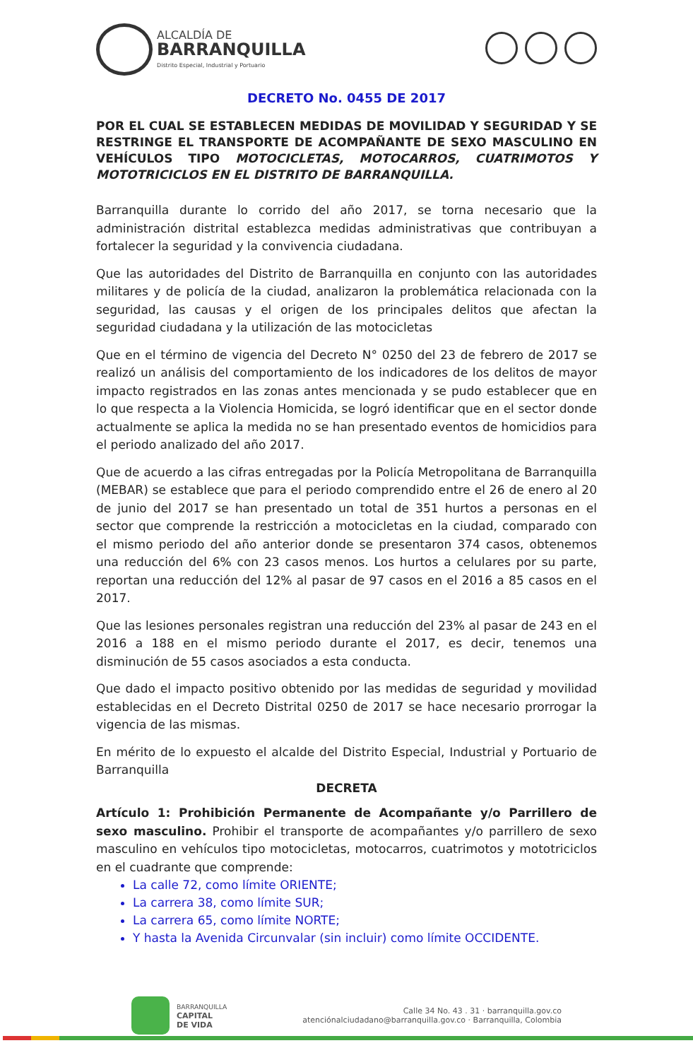ALCALDÍA DE
BARRANQUILLA
Distrito Especial, Industrial y Portuario
DECRETO No. 0455 DE 2017
POR EL CUAL SE ESTABLECEN MEDIDAS DE MOVILIDAD Y SEGURIDAD Y SE RESTRINGE EL TRANSPORTE DE ACOMPAÑANTE DE SEXO MASCULINO EN VEHÍCULOS TIPO MOTOCICLETAS, MOTOCARROS, CUATRIMOTOS Y MOTOTRICICLOS EN EL DISTRITO DE BARRANQUILLA.
Barranquilla durante lo corrido del año 2017, se torna necesario que la administración distrital establezca medidas administrativas que contribuyan a fortalecer la seguridad y la convivencia ciudadana.
Que las autoridades del Distrito de Barranquilla en conjunto con las autoridades militares y de policía de la ciudad, analizaron la problemática relacionada con la seguridad, las causas y el origen de los principales delitos que afectan la seguridad ciudadana y la utilización de las motocicletas
Que en el término de vigencia del Decreto N° 0250 del 23 de febrero de 2017 se realizó un análisis del comportamiento de los indicadores de los delitos de mayor impacto registrados en las zonas antes mencionada y se pudo establecer que en lo que respecta a la Violencia Homicida, se logró identificar que en el sector donde actualmente se aplica la medida no se han presentado eventos de homicidios para el periodo analizado del año 2017.
Que de acuerdo a las cifras entregadas por la Policía Metropolitana de Barranquilla (MEBAR) se establece que para el periodo comprendido entre el 26 de enero al 20 de junio del 2017 se han presentado un total de 351 hurtos a personas en el sector que comprende la restricción a motocicletas en la ciudad, comparado con el mismo periodo del año anterior donde se presentaron 374 casos, obtenemos una reducción del 6% con 23 casos menos. Los hurtos a celulares por su parte, reportan una reducción del 12% al pasar de 97 casos en el 2016 a 85 casos en el 2017.
Que las lesiones personales registran una reducción del 23% al pasar de 243 en el 2016 a 188 en el mismo periodo durante el 2017, es decir, tenemos una disminución de 55 casos asociados a esta conducta.
Que dado el impacto positivo obtenido por las medidas de seguridad y movilidad establecidas en el Decreto Distrital 0250 de 2017 se hace necesario prorrogar la vigencia de las mismas.
En mérito de lo expuesto el alcalde del Distrito Especial, Industrial y Portuario de Barranquilla
DECRETA
Artículo 1: Prohibición Permanente de Acompañante y/o Parrillero de sexo masculino. Prohibir el transporte de acompañantes y/o parrillero de sexo masculino en vehículos tipo motocicletas, motocarros, cuatrimotos y mototriciclos en el cuadrante que comprende:
La calle 72, como límite ORIENTE;
La carrera 38, como límite SUR;
La carrera 65, como límite NORTE;
Y hasta la Avenida Circunvalar (sin incluir) como límite OCCIDENTE.
BARRANQUILLA
CAPITAL
DE VIDA
Calle 34 No. 43 . 31 · barranquilla.gov.co
atenciónalciudadano@barranquilla.gov.co · Barranquilla, Colombia